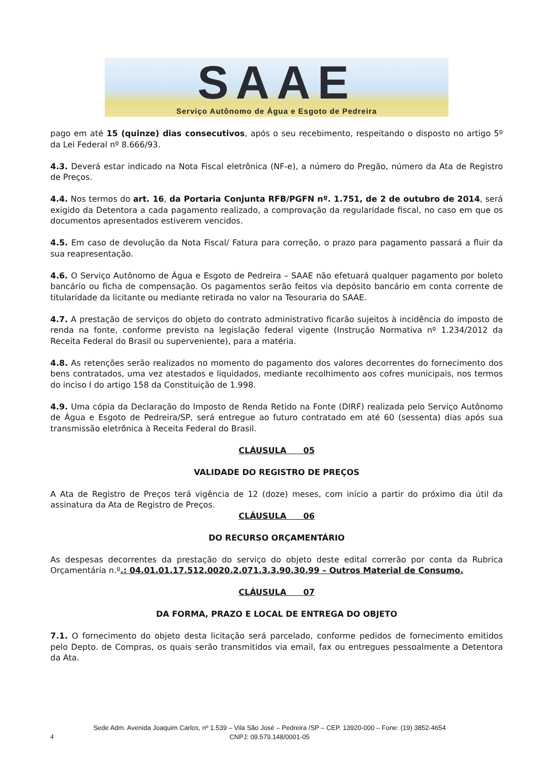SAAE
Serviço Autônomo de Água e Esgoto de Pedreira
pago em até 15 (quinze) dias consecutivos, após o seu recebimento, respeitando o disposto no artigo 5º da Lei Federal nº 8.666/93.
4.3. Deverá estar indicado na Nota Fiscal eletrônica (NF-e), a número do Pregão, número da Ata de Registro de Preços.
4.4. Nos termos do art. 16, da Portaria Conjunta RFB/PGFN nº. 1.751, de 2 de outubro de 2014, será exigido da Detentora a cada pagamento realizado, a comprovação da regularidade fiscal, no caso em que os documentos apresentados estiverem vencidos.
4.5. Em caso de devolução da Nota Fiscal/ Fatura para correção, o prazo para pagamento passará a fluir da sua reapresentação.
4.6. O Serviço Autônomo de Água e Esgoto de Pedreira – SAAE não efetuará qualquer pagamento por boleto bancário ou ficha de compensação. Os pagamentos serão feitos via depósito bancário em conta corrente de titularidade da licitante ou mediante retirada no valor na Tesouraria do SAAE.
4.7. A prestação de serviços do objeto do contrato administrativo ficarão sujeitos à incidência do imposto de renda na fonte, conforme previsto na legislação federal vigente (Instrução Normativa nº 1.234/2012 da Receita Federal do Brasil ou superveniente), para a matéria.
4.8. As retenções serão realizados no momento do pagamento dos valores decorrentes do fornecimento dos bens contratados, uma vez atestados e liquidados, mediante recolhimento aos cofres municipais, nos termos do inciso I do artigo 158 da Constituição de 1.998.
4.9. Uma cópia da Declaração do Imposto de Renda Retido na Fonte (DIRF) realizada pelo Serviço Autônomo de Água e Esgoto de Pedreira/SP, será entregue ao futuro contratado em até 60 (sessenta) dias após sua transmissão eletrônica à Receita Federal do Brasil.
CLÁUSULA 05
VALIDADE DO REGISTRO DE PREÇOS
A Ata de Registro de Preços terá vigência de 12 (doze) meses, com início a partir do próximo dia útil da assinatura da Ata de Registro de Preços.
CLÁUSULA 06
DO RECURSO ORÇAMENTÁRIO
As despesas decorrentes da prestação do serviço do objeto deste edital correrão por conta da Rubrica Orçamentária n.º.: 04.01.01.17.512.0020.2.071.3.3.90.30.99 – Outros Material de Consumo.
CLÁUSULA 07
DA FORMA, PRAZO E LOCAL DE ENTREGA DO OBJETO
7.1. O fornecimento do objeto desta licitação será parcelado, conforme pedidos de fornecimento emitidos pelo Depto. de Compras, os quais serão transmitidos via email, fax ou entregues pessoalmente a Detentora da Ata.
4
Sede Adm. Avenida Joaquim Carlos, nº 1.539 – Vila São José – Pedreira /SP – CEP. 13920-000 – Fone: (19) 3852-4654
CNPJ: 09.579.148/0001-05